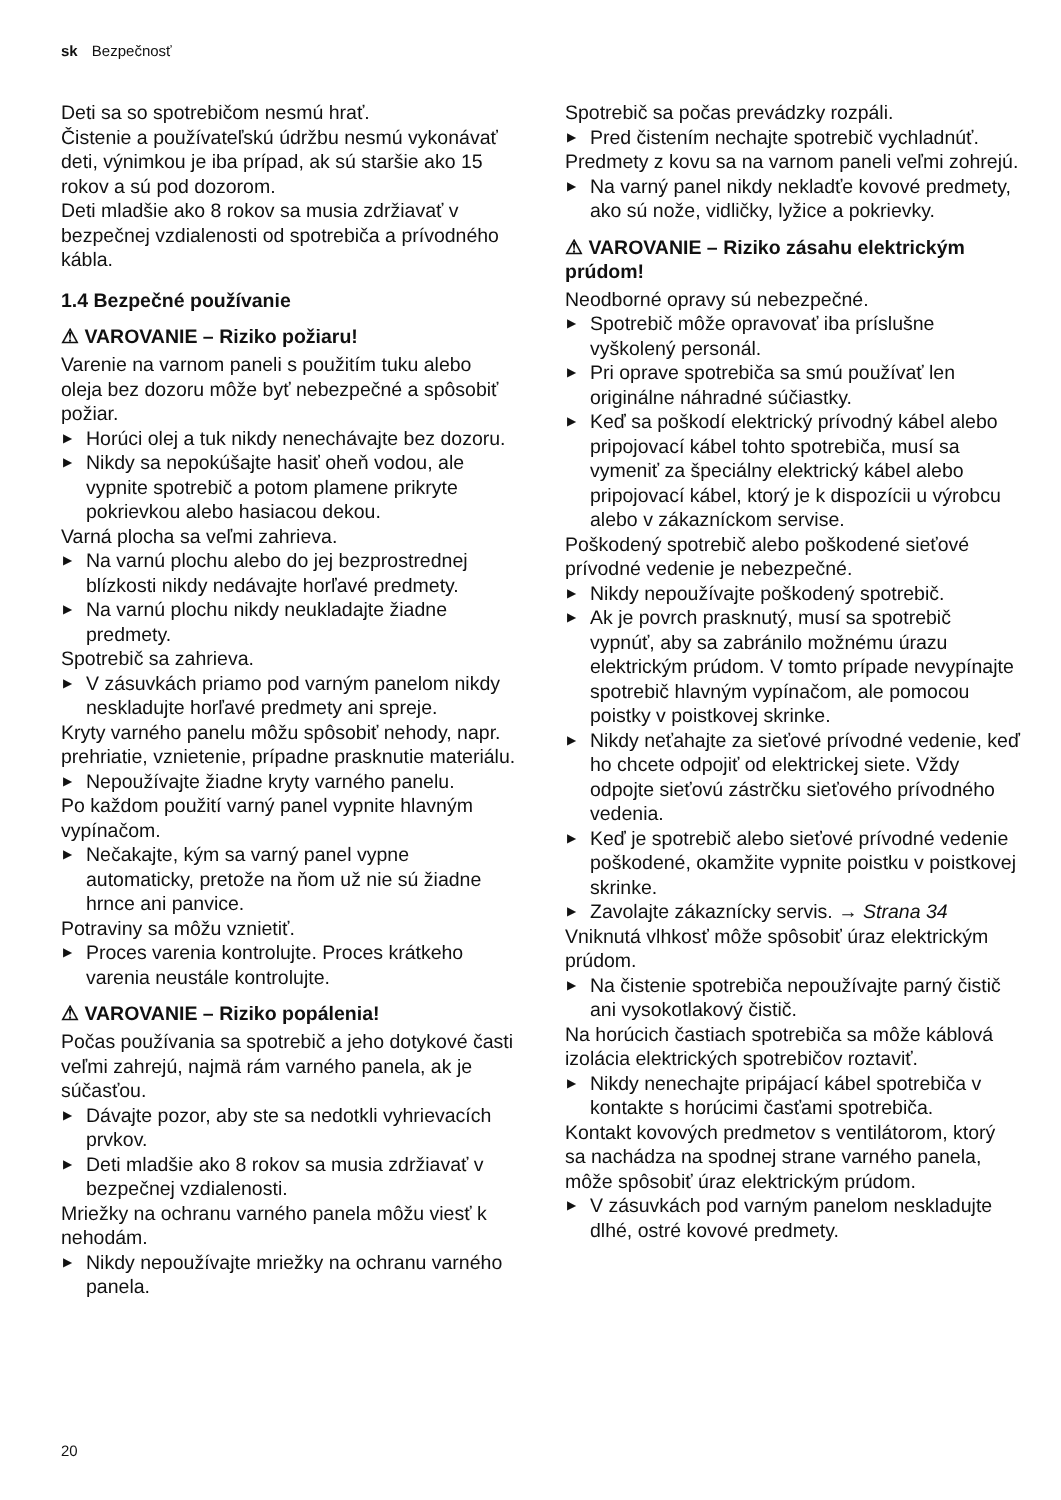sk Bezpečnosť
Deti sa so spotrebičom nesmú hrať.
Čistenie a používateľskú údržbu nesmú vykonávať deti, výnimkou je iba prípad, ak sú staršie ako 15 rokov a sú pod dozorom.
Deti mladšie ako 8 rokov sa musia zdržiavať v bezpečnej vzdialenosti od spotrebiča a prívodného kábla.
1.4 Bezpečné používanie
⚠ VAROVANIE – Riziko požiaru!
Varenie na varnom paneli s použitím tuku alebo oleja bez dozoru môže byť nebezpečné a spôsobiť požiar.
▶ Horúci olej a tuk nikdy nenechávajte bez dozoru.
▶ Nikdy sa nepokúšajte hasiť oheň vodou, ale vypnite spotrebič a potom plamene prikryte pokrievkou alebo hasiacou dekou.
Varná plocha sa veľmi zahrieva.
▶ Na varnú plochu alebo do jej bezprostrednej blízkosti nikdy nedávajte horľavé predmety.
▶ Na varnú plochu nikdy neukladajte žiadne predmety.
Spotrebič sa zahrieva.
▶ V zásuvkách priamo pod varným panelom nikdy neskladujte horľavé predmety ani spreje.
Kryty varného panelu môžu spôsobiť nehody, napr. prehriatie, vznietenie, prípadne prasknutie materiálu.
▶ Nepoužívajte žiadne kryty varného panelu.
Po každom použití varný panel vypnite hlavným vypínačom.
▶ Nečakajte, kým sa varný panel vypne automaticky, pretože na ňom už nie sú žiadne hrnce ani panvice.
Potraviny sa môžu vznietiť.
▶ Proces varenia kontrolujte. Proces krátkeho varenia neustále kontrolujte.
⚠ VAROVANIE – Riziko popálenia!
Počas používania sa spotrebič a jeho dotykové časti veľmi zahrejú, najmä rám varného panela, ak je súčasťou.
▶ Dávajte pozor, aby ste sa nedotkli vyhrievacích prvkov.
▶ Deti mladšie ako 8 rokov sa musia zdržiavať v bezpečnej vzdialenosti.
Mriežky na ochranu varného panela môžu viesť k nehodám.
▶ Nikdy nepoužívajte mriežky na ochranu varného panela.
Spotrebič sa počas prevádzky rozpáli.
▶ Pred čistením nechajte spotrebič vychladnúť.
Predmety z kovu sa na varnom paneli veľmi zohrejú.
▶ Na varný panel nikdy nekladťe kovové predmety, ako sú nože, vidličky, lyžice a pokrievky.
⚠ VAROVANIE – Riziko zásahu elektrickým prúdom!
Neodborné opravy sú nebezpečné.
▶ Spotrebič môže opravovať iba príslušne vyškolený personál.
▶ Pri oprave spotrebiča sa smú používať len originálne náhradné súčiastky.
▶ Keď sa poškodí elektrický prívodný kábel alebo pripojovací kábel tohto spotrebiča, musí sa vymeniť za špeciálny elektrický kábel alebo pripojovací kábel, ktorý je k dispozícii u výrobcu alebo v zákazníckom servise.
Poškodený spotrebič alebo poškodené sieťové prívodné vedenie je nebezpečné.
▶ Nikdy nepoužívajte poškodený spotrebič.
▶ Ak je povrch prasknutý, musí sa spotrebič vypnúť, aby sa zabránilo možnému úrazu elektrickým prúdom. V tomto prípade nevypínajte spotrebič hlavným vypínačom, ale pomocou poistky v poistkovej skrinke.
▶ Nikdy neťahajte za sieťové prívodné vedenie, keď ho chcete odpojiť od elektrickej siete. Vždy odpojte sieťovú zástrčku sieťového prívodného vedenia.
▶ Keď je spotrebič alebo sieťové prívodné vedenie poškodené, okamžite vypnite poistku v poistkovej skrinke.
▶ Zavolajte zákaznícky servis. → Strana 34
Vniknutá vlhkosť môže spôsobiť úraz elektrickým prúdom.
▶ Na čistenie spotrebiča nepoužívajte parný čistič ani vysokotlakový čistič.
Na horúcich častiach spotrebiča sa môže káblová izolácia elektrických spotrebičov roztaviť.
▶ Nikdy nenechajte pripájací kábel spotrebiča v kontakte s horúcimi časťami spotrebiča.
Kontakt kovových predmetov s ventilátorom, ktorý sa nachádza na spodnej strane varného panela, môže spôsobiť úraz elektrickým prúdom.
▶ V zásuvkách pod varným panelom neskladujte dlhé, ostré kovové predmety.
20